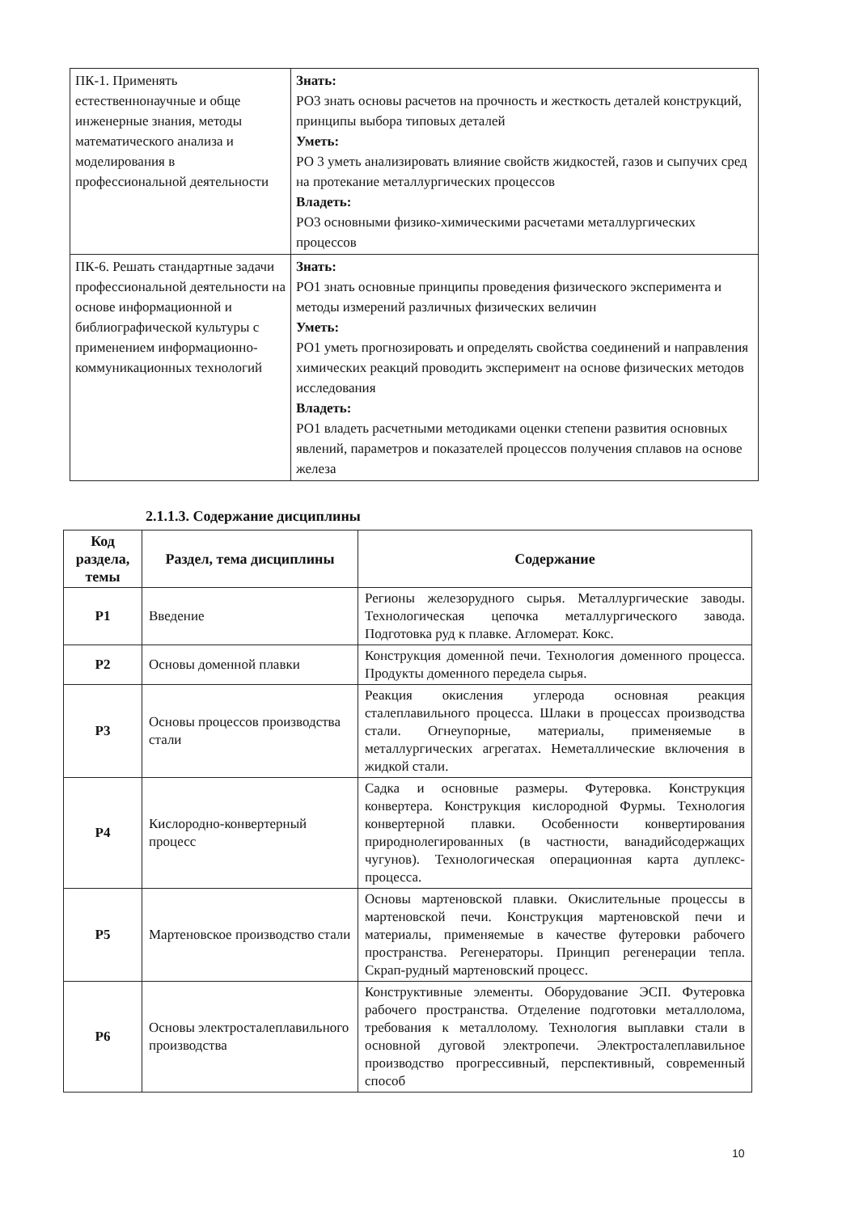| ПК-1. Применять естественнонаучные и обще инженерные знания, методы математического анализа и моделирования в профессиональной деятельности | Знать: РО3 знать основы расчетов на прочность и жесткость деталей конструкций, принципы выбора типовых деталей Уметь: РО 3 уметь анализировать влияние свойств жидкостей, газов и сыпучих сред на протекание металлургических процессов Владеть: РО3 основными физико-химическими расчетами металлургических процессов |
| ПК-6. Решать стандартные задачи профессиональной деятельности на основе информационной и библиографической культуры с применением информационно-коммуникационных технологий | Знать: РО1 знать основные принципы проведения физического эксперимента и методы измерений различных физических величин Уметь: РО1 уметь прогнозировать и определять свойства соединений и направления химических реакций проводить эксперимент на основе физических методов исследования Владеть: РО1 владеть расчетными методиками оценки степени развития основных явлений, параметров и показателей процессов получения сплавов на основе железа |
2.1.1.3. Содержание дисциплины
| Код раздела, темы | Раздел, тема дисциплины | Содержание |
| --- | --- | --- |
| Р1 | Введение | Регионы железорудного сырья. Металлургические заводы. Технологическая цепочка металлургического завода. Подготовка руд к плавке. Агломерат. Кокс. |
| Р2 | Основы доменной плавки | Конструкция доменной печи. Технология доменного процесса. Продукты доменного передела сырья. |
| Р3 | Основы процессов производства стали | Реакция окисления углерода основная реакция сталеплавильного процесса. Шлаки в процессах производства стали. Огнеупорные, материалы, применяемые в металлургических агрегатах. Неметаллические включения в жидкой стали. |
| Р4 | Кислородно-конвертерный процесс | Садка и основные размеры. Футеровка. Конструкция конвертера. Конструкция кислородной Фурмы. Технология конвертерной плавки. Особенности конвертирования природнолегированных (в частности, ванадийсодержащих чугунов). Технологическая операционная карта дуплекс-процесса. |
| Р5 | Мартеновское производство стали | Основы мартеновской плавки. Окислительные процессы в мартеновской печи. Конструкция мартеновской печи и материалы, применяемые в качестве футеровки рабочего пространства. Регенераторы. Принцип регенерации тепла. Скрап-рудный мартеновский процесс. |
| Р6 | Основы электросталеплавильного производства | Конструктивные элементы. Оборудование ЭСП. Футеровка рабочего пространства. Отделение подготовки металлолома, требования к металлолому. Технология выплавки стали в основной дуговой электропечи. Электросталеплавильное производство прогрессивный, перспективный, современный способ |
10